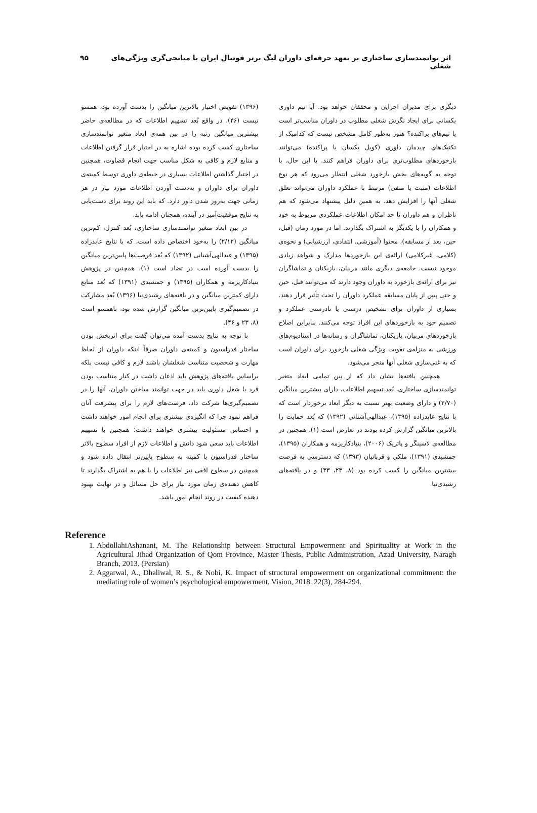اثر توانمندسازی ساختاری بر تعهد حرفه‌ای داوران لیگ برتر فوتبال ایران با میانجی‌گری ویژگی‌های شغلی ۹۵
دیگری برای مدیران اجرایی و محققان خواهد بود. آیا تیم داوری یکسانی برای ایجاد نگرش شغلی مطلوب در داوران مناسب‌تر است یا تیم‌های پراکنده؟ هنوز به‌طور کامل مشخص نیست که کدامیک از تکنیک‌های چیدمان داوری (کوبل یکسان یا پراکنده) می‌توانند بازخوردهای مطلوب‌تری برای داوران فراهم کنند. با این حال، با توجه به گویه‌های بخش بازخورد شغلی انتظار می‌رود که هر نوع اطلاعات (مثبت یا منفی) مرتبط با عملکرد داوران می‌تواند تعلق شغلی آنها را افزایش دهد. به همین دلیل پیشنهاد می‌شود که هم ناظران و هم داوران تا حد امکان اطلاعات عملکردی مربوط به خود و همکاران را با یکدیگر به اشتراک بگذارند. اما در مورد زمان (قبل، حین، بعد از مسابقه)، محتوا (آموزشی، انتقادی، ارزشیابی) و نحوه‌ی (کلامی، غیرکلامی) ارائه‌ی این بازخوردها مدارک و شواهد زیادی موجود نیست. جامعه‌ی دیگری مانند مربیان، بازیکنان و تماشاگران نیز برای ارائه‌ی بازخورد به داوران وجود دارند که می‌توانند قبل، حین و حتی پس از پایان مسابقه عملکرد داوران را تحت تأثیر قرار دهند. بسیاری از داوران برای تشخیص درستی یا نادرستی عملکرد و تصمیم خود به بازخوردهای این افراد توجه می‌کنند. بنابراین اصلاح بازخوردهای مربیان، بازیکنان، تماشاگران و رسانه‌ها در استادیوم‌های ورزشی به منزله‌ی تقویت ویژگی شغلی بازخورد برای داوران است که به غنی‌سازی شغلی آنها منجر می‌شود.
همچنین یافته‌ها نشان داد که از بین تمامی ابعاد متغیر توانمندسازی ساختاری، بُعد تسهیم اطلاعات، دارای بیشترین میانگین (۲/۷۰) و دارای وضعیت بهتر نسبت به دیگر ابعاد برخوردار است که با نتایج عابدزاده (۱۳۹۵)، عبدالهی‌آشنانی (۱۳۹۲) که بُعد حمایت را بالاترین میانگین گزارش کرده بودند در تعارض است (۱). همچنین در مطالعه‌ی لاسینگر و پاتریک (۲۰۰۶)، بنیادکاریزمه و همکاران (۱۳۹۵)، جمشیدی (۱۳۹۱)، ملکی و قربانیان (۱۳۹۳) که دسترسی به فرصت بیشترین میانگین را کسب کرده بود (۸، ۲۳، ۳۳) و در یافته‌های رشیدی‌نیا
(۱۳۹۶) تفویض اختیار بالاترین میانگین را بدست آورده بود، همسو نیست (۴۶). در واقع بُعد تسهیم اطلاعات که در مطالعه‌ی حاضر بیشترین میانگین رتبه را در بین همه‌ی ابعاد متغیر توانمندسازی ساختاری کسب کرده بوده اشاره به در اختیار قرار گرفتن اطلاعات و منابع لازم و کافی به شکل مناسب جهت انجام قضاوت، همچنین در اختیار گذاشتن اطلاعات بسیاری در حیطه‌ی داوری توسط کمیته‌ی داوران برای داوران و به‌دست آوردن اطلاعات مورد نیاز در هر زمانی جهت به‌روز شدن داور دارد. که باید این روند برای دست‌یابی به نتایج موفقیت‌آمیز در آینده، همچنان ادامه یابد.
در بین ابعاد متغیر توانمندسازی ساختاری، بُعد کنترل، کم‌ترین میانگین (۲/۱۲) را به‌خود اختصاص داده است، که با نتایج عابدزاده (۱۳۹۵) و عبدالهی‌آشنانی (۱۳۹۲) که بُعد فرصت‌ها پایین‌ترین میانگین را بدست آورده است در تضاد است (۱). همچنین در پژوهش بنیادکاریزمه و همکاران (۱۳۹۵) و جمشیدی (۱۳۹۱) که بُعد منابع دارای کمترین میانگین و در یافته‌های رشیدی‌نیا (۱۳۹۶) بُعد مشارکت در تصمیم‌گیری پایین‌ترین میانگین گزارش شده بود، ناهمسو است (۸، ۲۳ و ۴۶).
با توجه به نتایج بدست آمده می‌توان گفت برای اثربخش بودن ساختار فدراسیون و کمیته‌ی داوران صرفاً اینکه داوران از لحاظ مهارت و شخصیت متناسب شغلشان باشند لازم و کافی نیست بلکه براساس یافته‌های پژوهش باید اذعان داشت در کنار متناسب بودن فرد با شغل داوری باید در جهت توانمند ساختن داوران، آنها را در تصمیم‌گیری‌ها شرکت داد، فرصت‌های لازم را برای پیشرفت آنان فراهم نمود چرا که انگیزه‌ی بیشتری برای انجام امور خواهند داشت و احساس مسئولیت بیشتری خواهند داشت؛ همچنین با تسهیم اطلاعات باید سعی شود دانش و اطلاعات لازم از افراد سطوح بالاتر ساختار فدراسیون یا کمیته به سطوح پایین‌تر انتقال داده شود و همچنین در سطوح افقی نیز اطلاعات را با هم به اشتراک بگذارند تا کاهش دهنده‌ی زمان مورد نیاز برای حل مسائل و در نهایت بهبود دهنده کیفیت در روند انجام امور باشد.
Reference
1. AbdollahiAshanani, M. The Relationship between Structural Empowerment and Spirituality at Work in the Agricultural Jihad Organization of Qom Province, Master Thesis, Public Administration, Azad University, Naragh Branch, 2013. (Persian)
2. Aggarwal, A., Dhaliwal, R. S., & Nobi, K. Impact of structural empowerment on organizational commitment: the mediating role of women’s psychological empowerment. Vision, 2018. 22(3), 284-294.